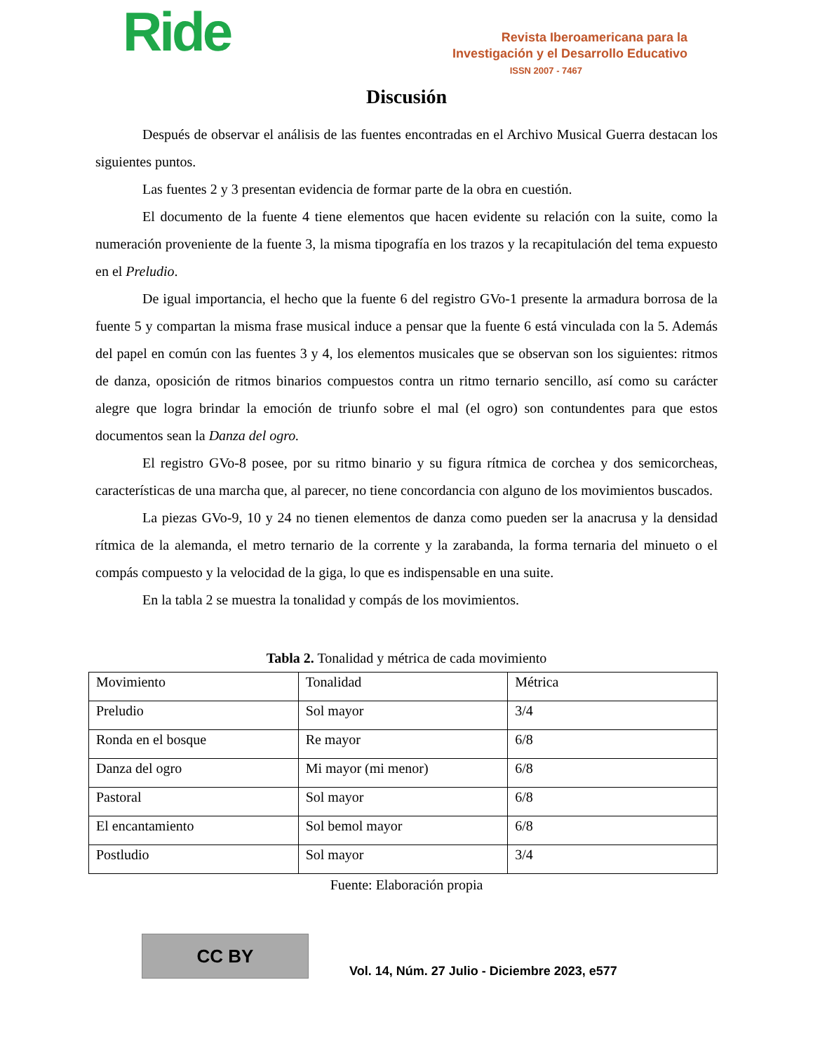Ride
Revista Iberoamericana para la
Investigación y el Desarrollo Educativo
ISSN 2007 - 7467
Discusión
Después de observar el análisis de las fuentes encontradas en el Archivo Musical Guerra destacan los siguientes puntos.
Las fuentes 2 y 3 presentan evidencia de formar parte de la obra en cuestión.
El documento de la fuente 4 tiene elementos que hacen evidente su relación con la suite, como la numeración proveniente de la fuente 3, la misma tipografía en los trazos y la recapitulación del tema expuesto en el Preludio.
De igual importancia, el hecho que la fuente 6 del registro GVo-1 presente la armadura borrosa de la fuente 5 y compartan la misma frase musical induce a pensar que la fuente 6 está vinculada con la 5. Además del papel en común con las fuentes 3 y 4, los elementos musicales que se observan son los siguientes: ritmos de danza, oposición de ritmos binarios compuestos contra un ritmo ternario sencillo, así como su carácter alegre que logra brindar la emoción de triunfo sobre el mal (el ogro) son contundentes para que estos documentos sean la Danza del ogro.
El registro GVo-8 posee, por su ritmo binario y su figura rítmica de corchea y dos semicorcheas, características de una marcha que, al parecer, no tiene concordancia con alguno de los movimientos buscados.
La piezas GVo-9, 10 y 24 no tienen elementos de danza como pueden ser la anacrusa y la densidad rítmica de la alemanda, el metro ternario de la corrente y la zarabanda, la forma ternaria del minueto o el compás compuesto y la velocidad de la giga, lo que es indispensable en una suite.
En la tabla 2 se muestra la tonalidad y compás de los movimientos.
Tabla 2. Tonalidad y métrica de cada movimiento
| Movimiento | Tonalidad | Métrica |
| Preludio | Sol mayor | 3/4 |
| Ronda en el bosque | Re mayor | 6/8 |
| Danza del ogro | Mi mayor (mi menor) | 6/8 |
| Pastoral | Sol mayor | 6/8 |
| El encantamiento | Sol bemol mayor | 6/8 |
| Postludio | Sol mayor | 3/4 |
Fuente: Elaboración propia
CC BY
Vol. 14, Núm. 27 Julio - Diciembre 2023, e577